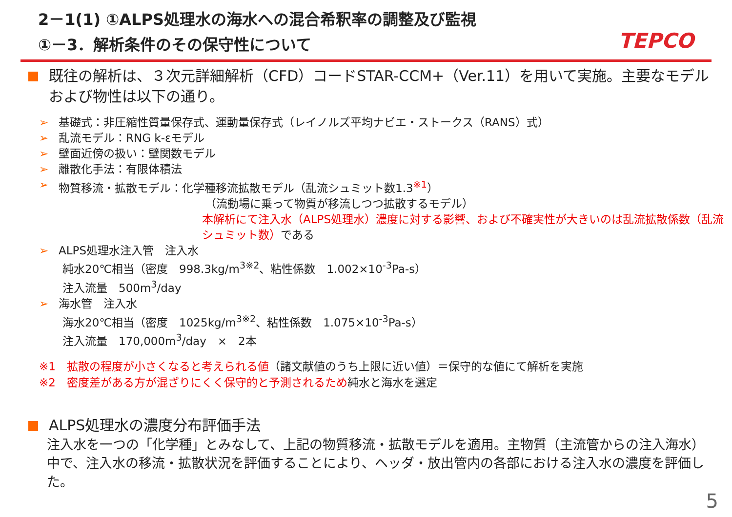2－1(1) ①ALPS処理水の海水への混合希釈率の調整及び監視
①－3．解析条件のその保守性について
TEPCO
既往の解析は、３次元詳細解析（CFD）コードSTAR-CCM+（Ver.11）を用いて実施。主要なモデルおよび物性は以下の通り。
➢ 基礎式：非圧縮性質量保存式、運動量保存式（レイノルズ平均ナビエ・ストークス（RANS）式）
➢ 乱流モデル：RNG k-εモデル
➢ 壁面近傍の扱い：壁関数モデル
➢ 離散化手法：有限体積法
➢ 物質移流・拡散モデル：化学種移流拡散モデル（乱流シュミット数1.3<sup>※1</sup>）
（流動場に乗って物質が移流しつつ拡散するモデル）
本解析にて注入水（ALPS処理水）濃度に対する影響、および不確実性が大きいのは乱流拡散係数（乱流シュミット数）である
➢ ALPS処理水注入管　注入水
純水20℃相当（密度　998.3kg/m<sup>3※2</sup>、粘性係数　1.002×10<sup>-3</sup>Pa-s）
注入流量　500m<sup>3</sup>/day
➢ 海水管　注入水
海水20℃相当（密度　1025kg/m<sup>3※2</sup>、粘性係数　1.075×10<sup>-3</sup>Pa-s）
注入流量　170,000m<sup>3</sup>/day　×　2本
※1　拡散の程度が小さくなると考えられる値（諸文献値のうち上限に近い値）＝保守的な値にて解析を実施
※2　密度差がある方が混ざりにくく保守的と予測されるため純水と海水を選定
ALPS処理水の濃度分布評価手法
注入水を一つの「化学種」とみなして、上記の物質移流・拡散モデルを適用。主物質（主流管からの注入海水）中で、注入水の移流・拡散状況を評価することにより、ヘッダ・放出管内の各部における注入水の濃度を評価した。
5